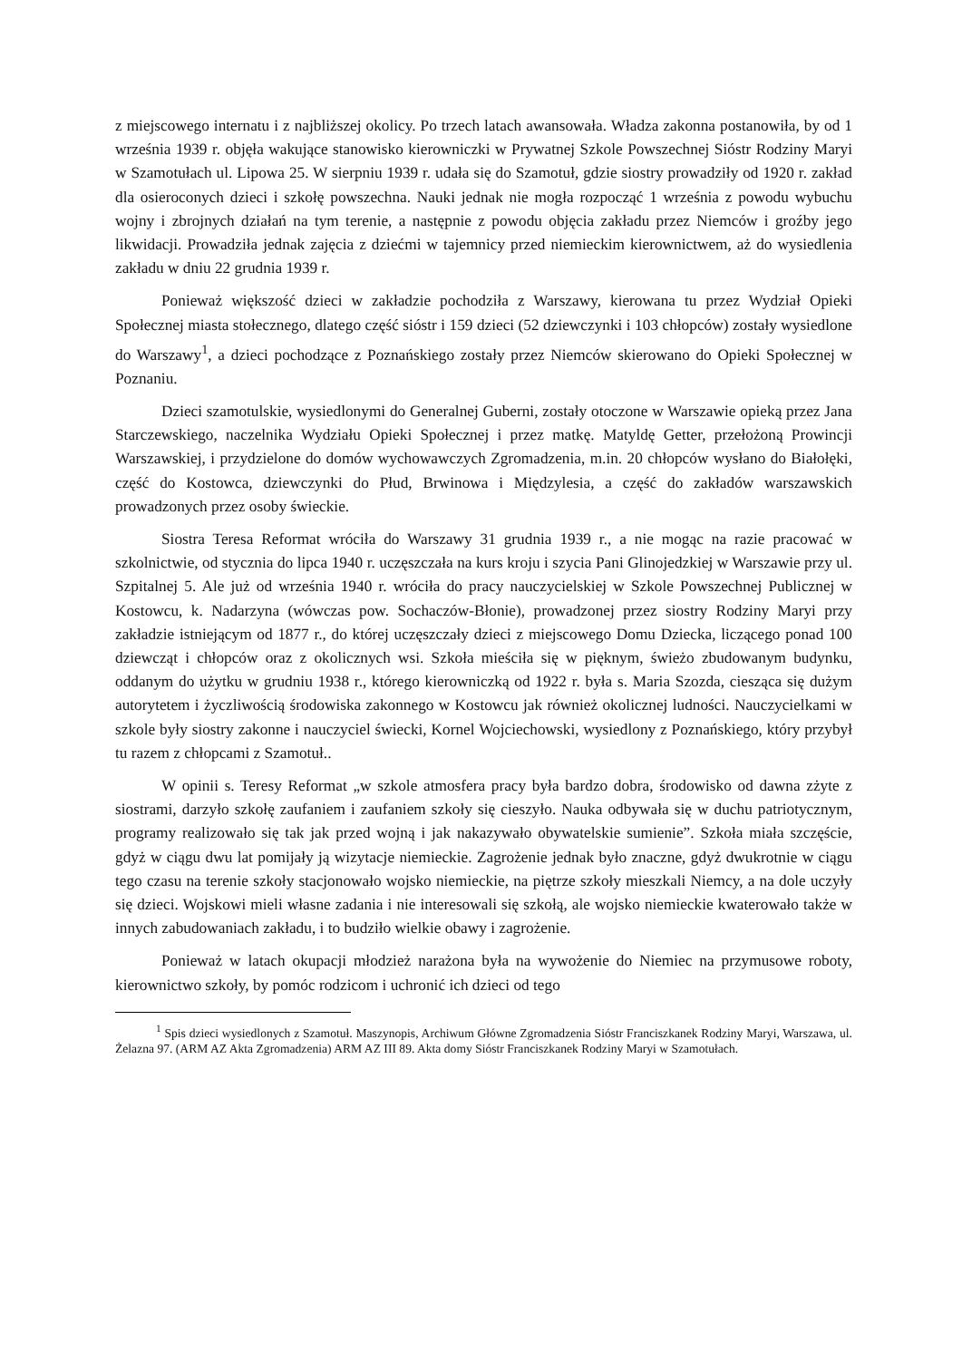z miejscowego internatu i z najbliższej okolicy. Po trzech latach awansowała. Władza zakonna postanowiła, by od 1 września 1939 r. objęła wakujące stanowisko kierowniczki w Prywatnej Szkole Powszechnej Sióstr Rodziny Maryi w Szamotułach ul. Lipowa 25. W sierpniu 1939 r. udała się do Szamotuł, gdzie siostry prowadziły od 1920 r. zakład dla osieroconych dzieci i szkołę powszechna. Nauki jednak nie mogła rozpocząć 1 września z powodu wybuchu wojny i zbrojnych działań na tym terenie, a następnie z powodu objęcia zakładu przez Niemców i groźby jego likwidacji. Prowadziła jednak zajęcia z dziećmi w tajemnicy przed niemieckim kierownictwem, aż do wysiedlenia zakładu w dniu 22 grudnia 1939 r.
Ponieważ większość dzieci w zakładzie pochodziła z Warszawy, kierowana tu przez Wydział Opieki Społecznej miasta stołecznego, dlatego część sióstr i 159 dzieci (52 dziewczynki i 103 chłopców) zostały wysiedlone do Warszawy<sup>1</sup>, a dzieci pochodzące z Poznańskiego zostały przez Niemców skierowano do Opieki Społecznej w Poznaniu.
Dzieci szamotulskie, wysiedlonymi do Generalnej Guberni, zostały otoczone w Warszawie opieką przez Jana Starczewskiego, naczelnika Wydziału Opieki Społecznej i przez matkę. Matyldę Getter, przełożoną Prowincji Warszawskiej, i przydzielone do domów wychowawczych Zgromadzenia, m.in. 20 chłopców wysłano do Białołęki, część do Kostowca, dziewczynki do Płud, Brwinowa i Międzylesia, a część do zakładów warszawskich prowadzonych przez osoby świeckie.
Siostra Teresa Reformat wróciła do Warszawy 31 grudnia 1939 r., a nie mogąc na razie pracować w szkolnictwie, od stycznia do lipca 1940 r. uczęszczała na kurs kroju i szycia Pani Glinojedzkiej w Warszawie przy ul. Szpitalnej 5. Ale już od września 1940 r. wróciła do pracy nauczycielskiej w Szkole Powszechnej Publicznej w Kostowcu, k. Nadarzyna (wówczas pow. Sochaczów-Błonie), prowadzonej przez siostry Rodziny Maryi przy zakładzie istniejącym od 1877 r., do której uczęszczały dzieci z miejscowego Domu Dziecka, liczącego ponad 100 dziewcząt i chłopców oraz z okolicznych wsi. Szkoła mieściła się w pięknym, świeżo zbudowanym budynku, oddanym do użytku w grudniu 1938 r., którego kierowniczką od 1922 r. była s. Maria Szozda, ciesząca się dużym autorytetem i życzliwością środowiska zakonnego w Kostowcu jak również okolicznej ludności. Nauczycielkami w szkole były siostry zakonne i nauczyciel świecki, Kornel Wojciechowski, wysiedlony z Poznańskiego, który przybył tu razem z chłopcami z Szamotuł..
W opinii s. Teresy Reformat „w szkole atmosfera pracy była bardzo dobra, środowisko od dawna zżyte z siostrami, darzyło szkołę zaufaniem i zaufaniem szkoły się cieszyło. Nauka odbywała się w duchu patriotycznym, programy realizowało się tak jak przed wojną i jak nakazywało obywatelskie sumienie”. Szkoła miała szczęście, gdyż w ciągu dwu lat pomijały ją wizytacje niemieckie. Zagrożenie jednak było znaczne, gdyż dwukrotnie w ciągu tego czasu na terenie szkoły stacjonowało wojsko niemieckie, na piętrze szkoły mieszkali Niemcy, a na dole uczyły się dzieci. Wojskowi mieli własne zadania i nie interesowali się szkołą, ale wojsko niemieckie kwaterowało także w innych zabudowaniach zakładu, i to budziło wielkie obawy i zagrożenie.
Ponieważ w latach okupacji młodzież narażona była na wywożenie do Niemiec na przymusowe roboty, kierownictwo szkoły, by pomóc rodzicom i uchronić ich dzieci od tego
<sup>1</sup> Spis dzieci wysiedlonych z Szamotuł. Maszynopis, Archiwum Główne Zgromadzenia Sióstr Franciszkanek Rodziny Maryi, Warszawa, ul. Żelazna 97. (ARM AZ Akta Zgromadzenia) ARM AZ III 89. Akta domy Sióstr Franciszkanek Rodziny Maryi w Szamotułach.